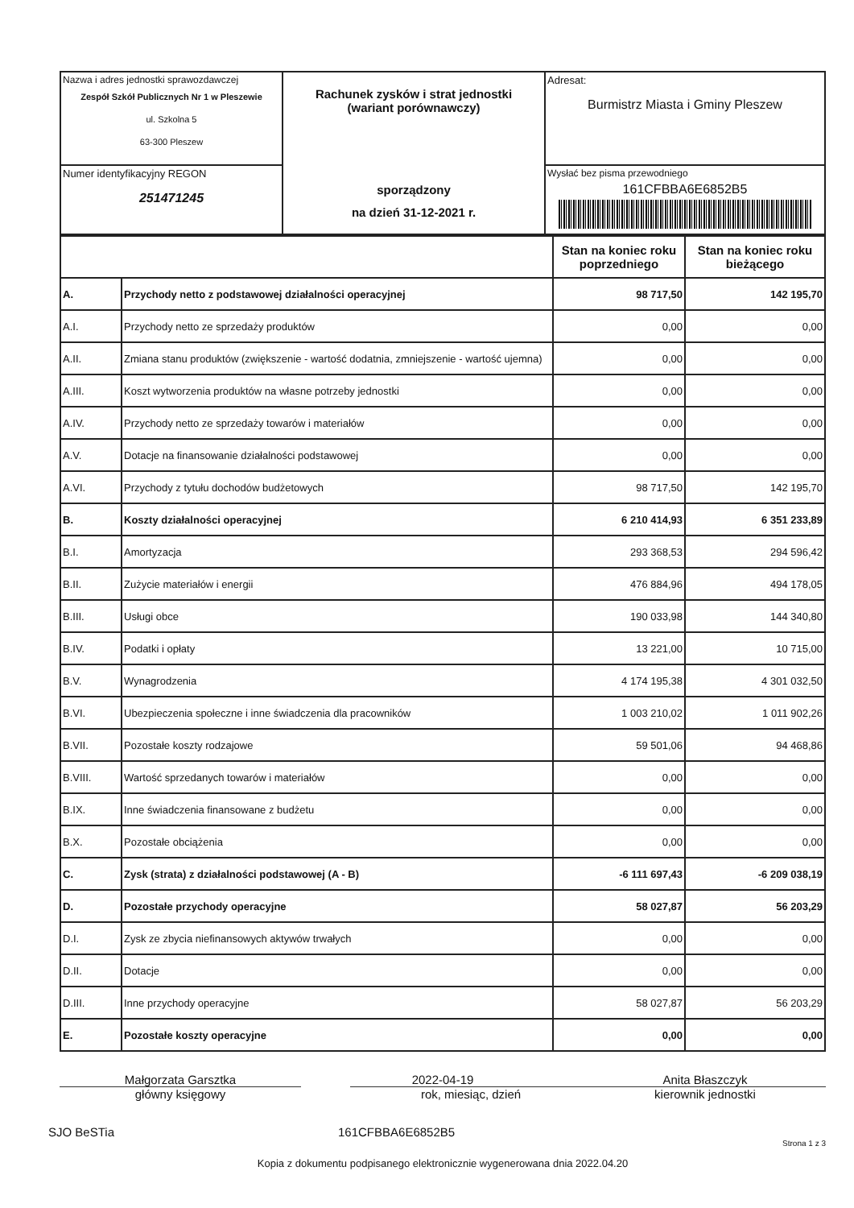| Nazwa i adres jednostki sprawozdawczej Zespół Szkół Publicznych Nr 1 w Pleszewie ul. Szkolna 5 63-300 Pleszew | Rachunek zysków i strat jednostki (wariant porównawczy) sporządzony na dzień 31-12-2021 r. | Adresat: Burmistrz Miasta i Gminy Pleszew |
| Numer identyfikacyjny REGON 251471245 | | Wysłać bez pisma przewodniego 161CFBBA6E6852B5 |
| | | Stan na koniec roku poprzedniego | Stan na koniec roku bieżącego |
| --- | --- | --- | --- |
| A. | Przychody netto z podstawowej działalności operacyjnej | 98 717,50 | 142 195,70 |
| A.I. | Przychody netto ze sprzedaży produktów | 0,00 | 0,00 |
| A.II. | Zmiana stanu produktów (zwiększenie - wartość dodatnia, zmniejszenie - wartość ujemna) | 0,00 | 0,00 |
| A.III. | Koszt wytworzenia produktów na własne potrzeby jednostki | 0,00 | 0,00 |
| A.IV. | Przychody netto ze sprzedaży towarów i materiałów | 0,00 | 0,00 |
| A.V. | Dotacje na finansowanie działalności podstawowej | 0,00 | 0,00 |
| A.VI. | Przychody z tytułu dochodów budżetowych | 98 717,50 | 142 195,70 |
| B. | Koszty działalności operacyjnej | 6 210 414,93 | 6 351 233,89 |
| B.I. | Amortyzacja | 293 368,53 | 294 596,42 |
| B.II. | Zużycie materiałów i energii | 476 884,96 | 494 178,05 |
| B.III. | Usługi obce | 190 033,98 | 144 340,80 |
| B.IV. | Podatki i opłaty | 13 221,00 | 10 715,00 |
| B.V. | Wynagrodzenia | 4 174 195,38 | 4 301 032,50 |
| B.VI. | Ubezpieczenia społeczne i inne świadczenia dla pracowników | 1 003 210,02 | 1 011 902,26 |
| B.VII. | Pozostałe koszty rodzajowe | 59 501,06 | 94 468,86 |
| B.VIII. | Wartość sprzedanych towarów i materiałów | 0,00 | 0,00 |
| B.IX. | Inne świadczenia finansowane z budżetu | 0,00 | 0,00 |
| B.X. | Pozostałe obciążenia | 0,00 | 0,00 |
| C. | Zysk (strata) z działalności podstawowej (A - B) | -6 111 697,43 | -6 209 038,19 |
| D. | Pozostałe przychody operacyjne | 58 027,87 | 56 203,29 |
| D.I. | Zysk ze zbycia niefinansowych aktywów trwałych | 0,00 | 0,00 |
| D.II. | Dotacje | 0,00 | 0,00 |
| D.III. | Inne przychody operacyjne | 58 027,87 | 56 203,29 |
| E. | Pozostałe koszty operacyjne | 0,00 | 0,00 |
Małgorzata Garsztka
główny księgowy
2022-04-19
rok, miesiąc, dzień
Anita Błaszczyk
kierownik jednostki
SJO BeSTia 161CFBBA6E6852B5
Strona 1 z 3
Kopia z dokumentu podpisanego elektronicznie wygenerowana dnia 2022.04.20